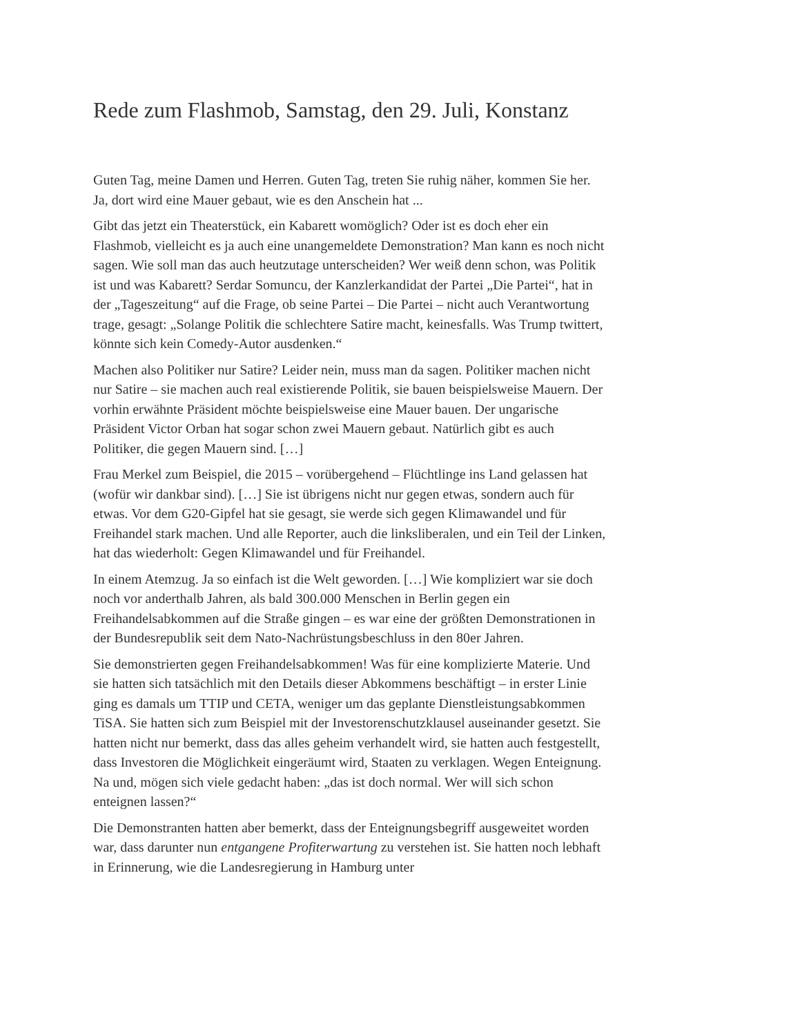Rede zum Flashmob, Samstag, den 29. Juli, Konstanz
Guten Tag, meine Damen und Herren. Guten Tag, treten Sie ruhig näher, kommen Sie her. Ja, dort wird eine Mauer gebaut, wie es den Anschein hat ...
Gibt das jetzt ein Theaterstück, ein Kabarett womöglich? Oder ist es doch eher ein Flashmob, vielleicht es ja auch eine unangemeldete Demonstration? Man kann es noch nicht sagen. Wie soll man das auch heutzutage unterscheiden? Wer weiß denn schon, was Politik ist und was Kabarett? Serdar Somuncu, der Kanzlerkandidat der Partei „Die Partei“, hat in der „Tageszeitung“ auf die Frage, ob seine Partei – Die Partei – nicht auch Verantwortung trage, gesagt: „Solange Politik die schlechtere Satire macht, keinesfalls. Was Trump twittert, könnte sich kein Comedy-Autor ausdenken.“
Machen also Politiker nur Satire? Leider nein, muss man da sagen. Politiker machen nicht nur Satire – sie machen auch real existierende Politik, sie bauen beispielsweise Mauern. Der vorhin erwähnte Präsident möchte beispielsweise eine Mauer bauen. Der ungarische Präsident Victor Orban hat sogar schon zwei Mauern gebaut. Natürlich gibt es auch Politiker, die gegen Mauern sind. […]
Frau Merkel zum Beispiel, die 2015 – vorübergehend – Flüchtlinge ins Land gelassen hat (wofür wir dankbar sind). […] Sie ist übrigens nicht nur gegen etwas, sondern auch für etwas. Vor dem G20-Gipfel hat sie gesagt, sie werde sich gegen Klimawandel und für Freihandel stark machen. Und alle Reporter, auch die linksliberalen, und ein Teil der Linken, hat das wiederholt: Gegen Klimawandel und für Freihandel.
In einem Atemzug. Ja so einfach ist die Welt geworden. […] Wie kompliziert war sie doch noch vor anderthalb Jahren, als bald 300.000 Menschen in Berlin gegen ein Freihandelsabkommen auf die Straße gingen – es war eine der größten Demonstrationen in der Bundesrepublik seit dem Nato-Nachrüstungsbeschluss in den 80er Jahren.
Sie demonstrierten gegen Freihandelsabkommen! Was für eine komplizierte Materie. Und sie hatten sich tatsächlich mit den Details dieser Abkommens beschäftigt – in erster Linie ging es damals um TTIP und CETA, weniger um das geplante Dienstleistungsabkommen TiSA. Sie hatten sich zum Beispiel mit der Investorenschutzklausel auseinander gesetzt. Sie hatten nicht nur bemerkt, dass das alles geheim verhandelt wird, sie hatten auch festgestellt, dass Investoren die Möglichkeit eingeräumt wird, Staaten zu verklagen. Wegen Enteignung. Na und, mögen sich viele gedacht haben: „das ist doch normal. Wer will sich schon enteignen lassen?“
Die Demonstranten hatten aber bemerkt, dass der Enteignungsbegriff ausgeweitet worden war, dass darunter nun entgangene Profiterwartung zu verstehen ist. Sie hatten noch lebhaft in Erinnerung, wie die Landesregierung in Hamburg unter